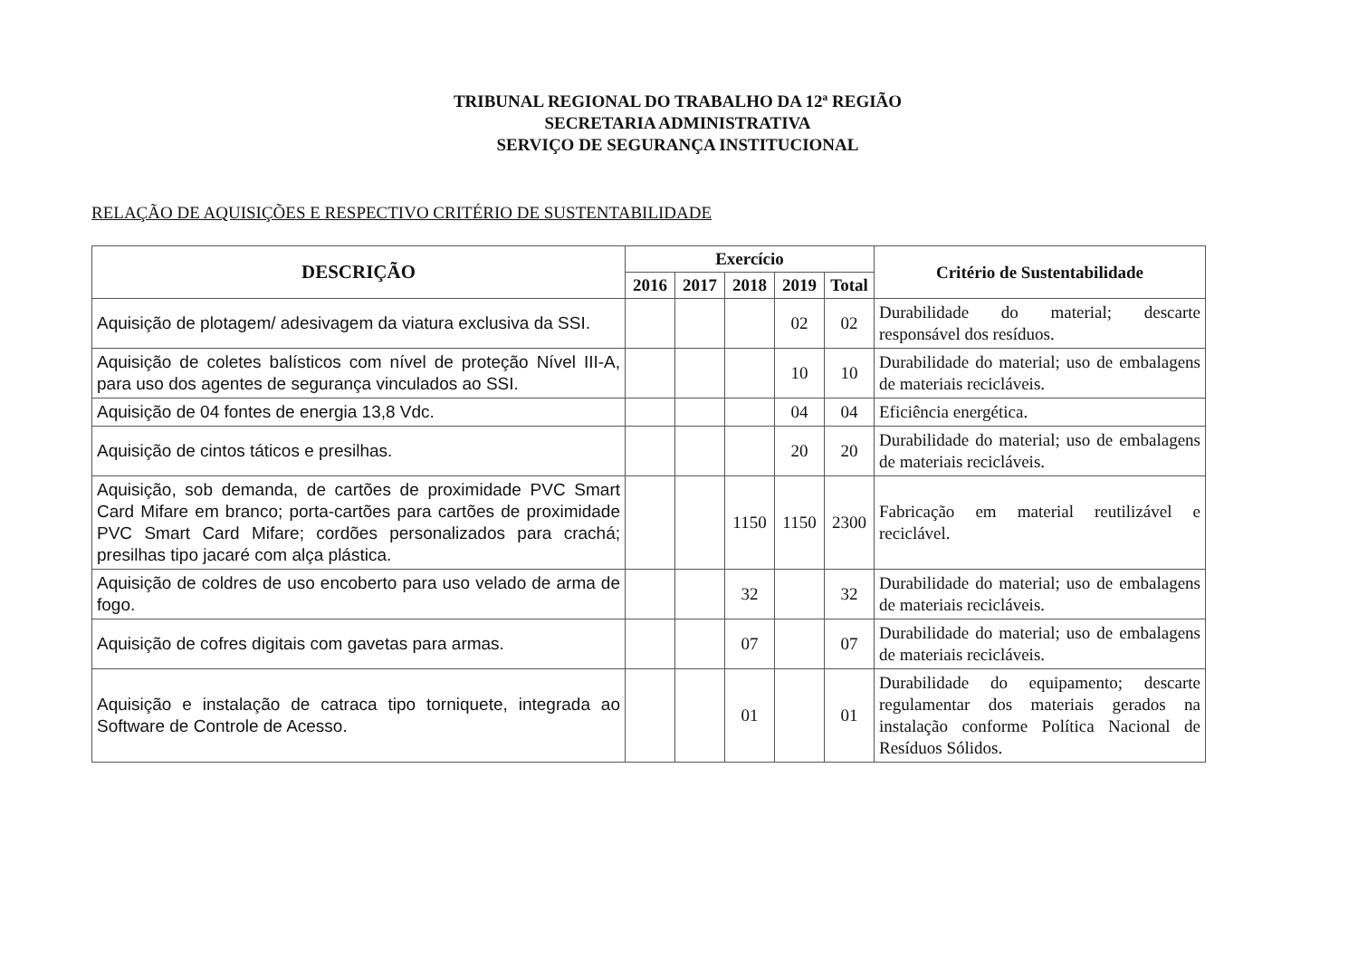TRIBUNAL REGIONAL DO TRABALHO DA 12ª REGIÃO
SECRETARIA ADMINISTRATIVA
SERVIÇO DE SEGURANÇA INSTITUCIONAL
RELAÇÃO DE AQUISIÇÕES E RESPECTIVO CRITÉRIO DE SUSTENTABILIDADE
| DESCRIÇÃO | Exercício | | | | | Critério de Sustentabilidade |
| --- | --- | --- | --- | --- | --- | --- |
| | 2016 | 2017 | 2018 | 2019 | Total | |
| Aquisição de plotagem/ adesivagem da viatura exclusiva da SSI. | | | | 02 | 02 | Durabilidade do material; descarte responsável dos resíduos. |
| Aquisição de coletes balísticos com nível de proteção Nível III-A, para uso dos agentes de segurança vinculados ao SSI. | | | | 10 | 10 | Durabilidade do material; uso de embalagens de materiais recicláveis. |
| Aquisição de 04 fontes de energia 13,8 Vdc. | | | | 04 | 04 | Eficiência energética. |
| Aquisição de cintos táticos e presilhas. | | | | 20 | 20 | Durabilidade do material; uso de embalagens de materiais recicláveis. |
| Aquisição, sob demanda, de cartões de proximidade PVC Smart Card Mifare em branco; porta-cartões para cartões de proximidade PVC Smart Card Mifare; cordões personalizados para crachá; presilhas tipo jacaré com alça plástica. | | | 1150 | 1150 | 2300 | Fabricação em material reutilizável e reciclável. |
| Aquisição de coldres de uso encoberto para uso velado de arma de fogo. | | | 32 | | 32 | Durabilidade do material; uso de embalagens de materiais recicláveis. |
| Aquisição de cofres digitais com gavetas para armas. | | | 07 | | 07 | Durabilidade do material; uso de embalagens de materiais recicláveis. |
| Aquisição e instalação de catraca tipo torniquete, integrada ao Software de Controle de Acesso. | | | 01 | | 01 | Durabilidade do equipamento; descarte regulamentar dos materiais gerados na instalação conforme Política Nacional de Resíduos Sólidos. |